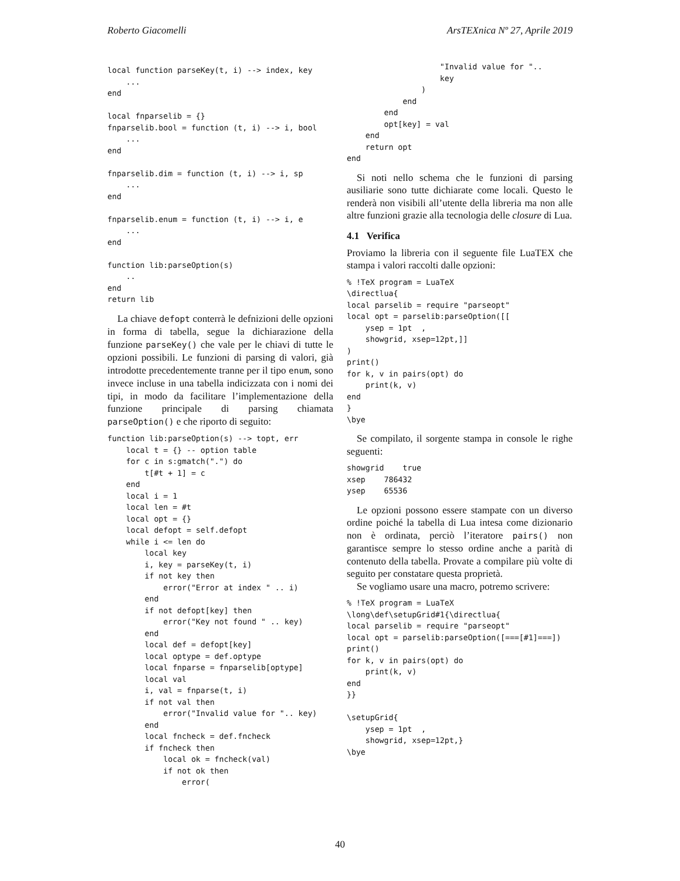Roberto Giacomelli ArsTEXnica Nº 27, Aprile 2019
local function parseKey(t, i) --> index, key
    ...
end

local fnparselib = {}
fnparselib.bool = function (t, i) --> i, bool
    ...
end

fnparselib.dim = function (t, i) --> i, sp
    ...
end

fnparselib.enum = function (t, i) --> i, e
    ...
end

function lib:parseOption(s)
    ..
end
return lib
La chiave defopt conterrà le defnizioni delle opzioni in forma di tabella, segue la dichiarazione della funzione parseKey() che vale per le chiavi di tutte le opzioni possibili. Le funzioni di parsing di valori, già introdotte precedentemente tranne per il tipo enum, sono invece incluse in una tabella indicizzata con i nomi dei tipi, in modo da facilitare l’implementazione della funzione principale di parsing chiamata parseOption() e che riporto di seguito:
function lib:parseOption(s) --> topt, err
    local t = {} -- option table
    for c in s:gmatch(".") do
        t[#t + 1] = c
    end
    local i = 1
    local len = #t
    local opt = {}
    local defopt = self.defopt
    while i <= len do
        local key
        i, key = parseKey(t, i)
        if not key then
            error("Error at index " .. i)
        end
        if not defopt[key] then
            error("Key not found " .. key)
        end
        local def = defopt[key]
        local optype = def.optype
        local fnparse = fnparselib[optype]
        local val
        i, val = fnparse(t, i)
        if not val then
            error("Invalid value for ".. key)
        end
        local fncheck = def.fncheck
        if fncheck then
            local ok = fncheck(val)
            if not ok then
                error(
                    "Invalid value for "..
                    key
                )
            end
        end
        opt[key] = val
    end
    return opt
end
Si noti nello schema che le funzioni di parsing ausiliarie sono tutte dichiarate come locali. Questo le renderà non visibili all’utente della libreria ma non alle altre funzioni grazie alla tecnologia delle closure di Lua.
4.1 Verifica
Proviamo la libreria con il seguente file LuaTEX che stampa i valori raccolti dalle opzioni:
% !TeX program = LuaTeX
\directlua{
local parselib = require "parseopt"
local opt = parselib:parseOption([[
    ysep = 1pt  ,
    showgrid, xsep=12pt,]]
)
print()
for k, v in pairs(opt) do
    print(k, v)
end
}
\bye
Se compilato, il sorgente stampa in console le righe seguenti:
showgrid    true
xsep    786432
ysep    65536
Le opzioni possono essere stampate con un diverso ordine poiché la tabella di Lua intesa come dizionario non è ordinata, perciò l’iteratore pairs() non garantisce sempre lo stesso ordine anche a parità di contenuto della tabella. Provate a compilare più volte di seguito per constatare questa proprietà.
Se vogliamo usare una macro, potremo scrivere:
% !TeX program = LuaTeX
\long\def\setupGrid#1{\directlua{
local parselib = require "parseopt"
local opt = parselib:parseOption([===[#1]===])
print()
for k, v in pairs(opt) do
    print(k, v)
end
}}

\setupGrid{
    ysep = 1pt  ,
    showgrid, xsep=12pt,}
\bye
40